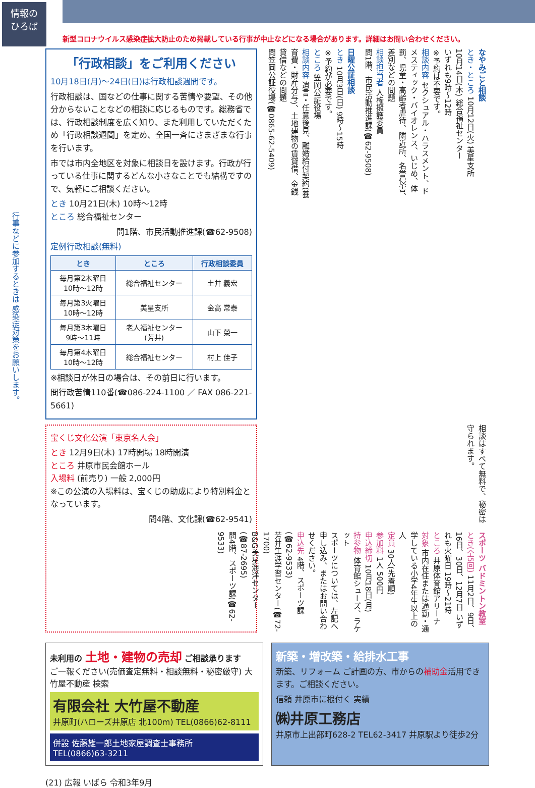情報の
ひろば
新型コロナウイルス感染症拡大防止のため掲載している行事が中止などになる場合があります。詳細はお問い合わせください。
行事などに参加するときは 感染症対策をお願いします。
「行政相談」をご利用ください
10月18日(月)～24日(日)は行政相談週間です。
行政相談は、国などの仕事に関する苦情や要望、その他分からないことなどの相談に応じるものです。総務省では、行政相談制度を広く知り、また利用していただくため「行政相談週間」を定め、全国一斉にさまざまな行事を行います。
市では市内全地区を対象に相談日を設けます。行政が行っている仕事に関するどんな小さなことでも結構ですので、気軽にご相談ください。
とき 10月21日(木) 10時～12時
ところ 総合福祉センター
問1階、市民活動推進課(☎62-9508)
定例行政相談(無料)
| とき | ところ | 行政相談委員 |
| --- | --- | --- |
| 毎月第2木曜日 10時～12時 | 総合福祉センター | 土井 義宏 |
| 毎月第3火曜日 10時～12時 | 美星支所 | 金高 常泰 |
| 毎月第3木曜日 9時～11時 | 老人福祉センター (芳井) | 山下 榮一 |
| 毎月第4木曜日 10時～12時 | 総合福祉センター | 村上 佳子 |
※相談日が休日の場合は、その前日に行います。
問行政苦情110番(☎086-224-1100 ／ FAX 086-221-5661)
なやみごと相談
とき・ところ 10月12日(火) 美星支所
10月14日(木) 総合福祉センター
いずれも9時～12時
※予約は不要です。
相談内容 セクシュアル・ハラスメント、ドメスティック・バイオレンス、いじめ、体罰、児童・高齢者虐待、隣近所、名誉侵害、差別などの問題
相談担当者 人権擁護委員
問1階、市民活動推進課(☎62-9508)
日曜公証相談
とき 10月3日(日) 9時～15時
※予約が必要です。
ところ 笠岡公証役場
相談内容 遺言・任意後見、離婚給付契約(養育費・財産分与)、土地建物の賃貸借、金銭貸借などの問題
問笠岡公証役場(☎0865-62-5409)
宝くじ文化公演「東京名人会」
とき 12月9日(木) 17時開場 18時開演
ところ 井原市民会館ホール
入場料 (前売り) 一般 2,000円
※この公演の入場料は、宝くじの助成により特別料金となっています。
問4階、文化課(☎62-9541)
相談はすべて無料で、秘密は守られます。
スポーツ バドミントン教室
とき(全5回) 11月2日、9日、16日、30日、12月7日 いずれも火曜日 19時～21時
ところ 井原体育館アリーナ
対象 市内在住または通勤・通学している小学4年生以上の人
定員 30人(先着順)
参加料 1人 500円
申込締切 10月18日(月)
持参物 体育館シューズ、ラケット
スポーツについては、左記へ申し込み、またはお問い合わせください。
申込先 4階、スポーツ課(☎62-9533)
芳井生涯学習センター(☎72-1700)
B&G美星海洋センター(☎87-2695)
問4階、スポーツ課(☎62-9533)
未利用の 土地・建物の売却 ご相談承ります
ご一報ください(売価査定無料・相談無料・秘密厳守) 大竹屋不動産 検索
有限会社 大竹屋不動産
井原町(ハローズ井原店 北100m) TEL(0866)62-8111
併設 佐藤雄一郎土地家屋調査士事務所
TEL(0866)63-3211
新築・増改築・給排水工事
新築、リフォーム ご計画の方、市からの補助金活用できます。ご相談ください。
信頼 井原市に根付く 実績
㈱井原工務店
井原市上出部町628-2 TEL62-3417 井原駅より徒歩2分
(21) 広報 いばら 令和3年9月